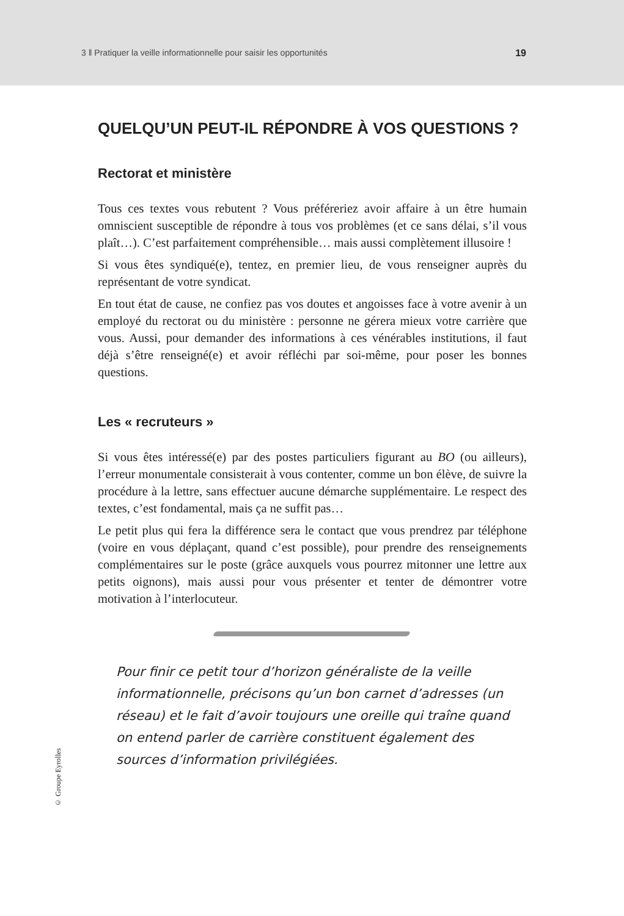3 ‖ Pratiquer la veille informationnelle pour saisir les opportunités 19
QUELQU’UN PEUT-IL RÉPONDRE À VOS QUESTIONS ?
Rectorat et ministère
Tous ces textes vous rebutent ? Vous préféreriez avoir affaire à un être humain omniscient susceptible de répondre à tous vos problèmes (et ce sans délai, s’il vous plaît…). C’est parfaitement compréhensible… mais aussi complètement illusoire !
Si vous êtes syndiqué(e), tentez, en premier lieu, de vous renseigner auprès du représentant de votre syndicat.
En tout état de cause, ne confiez pas vos doutes et angoisses face à votre avenir à un employé du rectorat ou du ministère : personne ne gérera mieux votre carrière que vous. Aussi, pour demander des informations à ces vénérables institutions, il faut déjà s’être renseigné(e) et avoir réfléchi par soi-même, pour poser les bonnes questions.
Les « recruteurs »
Si vous êtes intéressé(e) par des postes particuliers figurant au BO (ou ailleurs), l’erreur monumentale consisterait à vous contenter, comme un bon élève, de suivre la procédure à la lettre, sans effectuer aucune démarche supplémentaire. Le respect des textes, c’est fondamental, mais ça ne suffit pas…
Le petit plus qui fera la différence sera le contact que vous prendrez par téléphone (voire en vous déplaçant, quand c’est possible), pour prendre des renseignements complémentaires sur le poste (grâce auxquels vous pourrez mitonner une lettre aux petits oignons), mais aussi pour vous présenter et tenter de démontrer votre motivation à l’interlocuteur.
Pour finir ce petit tour d’horizon généraliste de la veille informationnelle, précisons qu’un bon carnet d’adresses (un réseau) et le fait d’avoir toujours une oreille qui traîne quand on entend parler de carrière constituent également des sources d’information privilégiées.
© Groupe Eyrolles